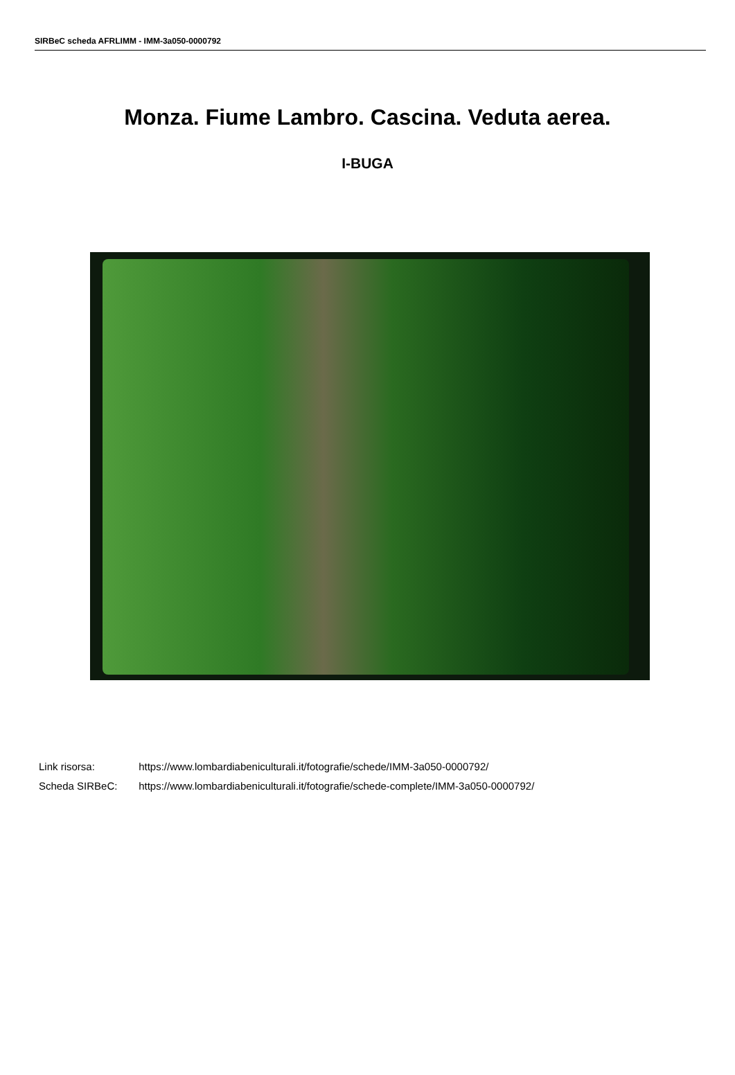SIRBeC scheda AFRLIMM - IMM-3a050-0000792
Monza. Fiume Lambro. Cascina. Veduta aerea.
I-BUGA
Link risorsa: https://www.lombardiabeniculturali.it/fotografie/schede/IMM-3a050-0000792/
Scheda SIRBeC: https://www.lombardiabeniculturali.it/fotografie/schede-complete/IMM-3a050-0000792/